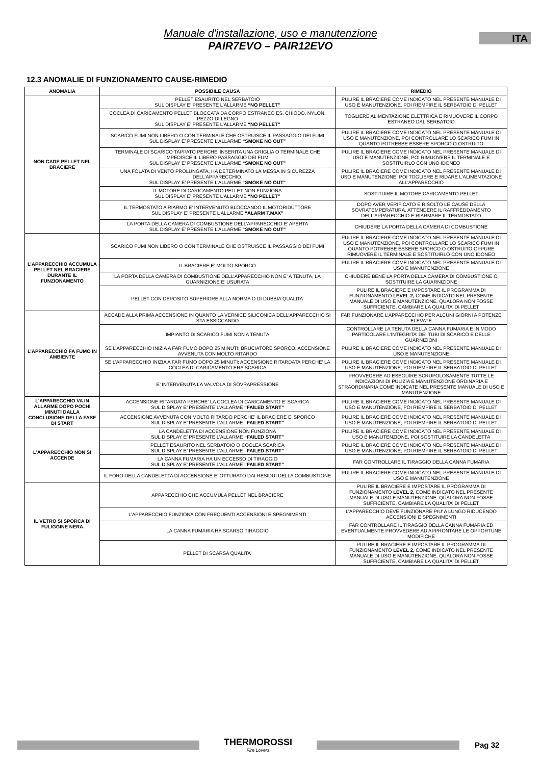Manuale d'installazione, uso e manutenzione
PAIR7EVO – PAIR12EVO
ITA
12.3 ANOMALIE DI FUNZIONAMENTO CAUSE-RIMEDIO
| ANOMALIA | POSSIBILE CAUSA | RIMEDIO |
| --- | --- | --- |
| NON CADE PELLET NEL BRACIERE | PELLET ESAURITO NEL SERBATOIO SUL DISPLAY E’ PRESENTE L’ALLARME “NO PELLET” | PULIRE IL BRACIERE COME INDICATO NEL PRESENTE MANUALE DI USO E MANUTENZIONE, POI RIEMPIRE IL SERBATOIO DI PELLET |
| | COCLEA DI CARICAMENTO PELLET BLOCCATA DA CORPO ESTRANEO ES. CHIODO, NYLON, PEZZO DI LEGNO SUL DISPLAY E’ PRESENTE L’ALLARME “NO PELLET” | TOGLIERE ALIMENTAZIONE ELETTRICA E RIMUOVERE IL CORPO ESTRANEO DAL SERBATOIO |
| | SCARICO FUMI NON LIBERO O CON TERMINALE CHE OSTRUISCE IL PASSAGGIO DEI FUMI SUL DISPLAY E’ PRESENTE L’ALLARME “SMOKE NO OUT” | PULIRE IL BRACIERE COME INDICATO NEL PRESENTE MANUALE DI USO E MANUTENZIONE, POI CONTROLLARE LO SCARICO FUMI IN QUANTO POTREBBE ESSERE SPORCO O OSTRUITO |
| | TERMINALE DI SCARICO TAPPATO PERCHE’ INSERITA UNA GRIGLIA O TERMINALE CHE IMPEDISCE IL LIBERO PASSAGGIO DEI FUMI SUL DISPLAY E’ PRESENTE L’ALLARME “SMOKE NO OUT” | PULIRE IL BRACIERE COME INDICATO NEL PRESENTE MANUALE DI USO E MANUTENZIONE, POI RIMUOVERE IL TERMINALE E SOSTITUIRLO CON UNO IDONEO |
| | UNA FOLATA DI VENTO PROLUNGATA, HA DETERMINATO LA MESSA IN SICUREZZA DELL’APPARECCHIO. SUL DISPLAY E’ PRESENTE L’ALLARME “SMOKE NO OUT” | PULIRE IL BRACIERE COME INDICATO NEL PRESENTE MANUALE DI USO E MANUTENZIONE, POI TOGLIERE E RIDARE L’ALIMENTAZIONE ALL’APPARECCHIO |
| | IL MOTORE DI CARICAMENTO PELLET NON FUNZIONA SUL DISPLAY E’ PRESENTE L’ALLARME “NO PELLET” | SOSTITUIRE IL MOTORE CARICAMENTO PELLET |
| | IL TERMOSTATO A RIARMO E’ INTERVENUTO BLOCCANDO IL MOTORIDUTTORE SUL DISPLAY E’ PRESENTE L’ALLARME “ALARM T.MAX” | DOPO AVER VERIFICATO E RISOLTO LE CAUSE DELLA SOVRATEMPERATURA, ATTENDERE IL RAFFREDDAMENTO DELL’APPARECCHIO E RIARMARE IL TERMOSTATO |
| | LA PORTA DELLA CAMERA DI COMBUSTIONE DELL’APPARECCHIO E’ APERTA SUL DISPLAY E’ PRESENTE L’ALLARME “SMOKE NO OUT” | CHIUDERE LA PORTA DELLA CAMERA DI COMBUSTIONE |
| L’APPARECCHIO ACCUMULA PELLET NEL BRACIERE DURANTE IL FUNZIONAMENTO | SCARICO FUMI NON LIBERO O CON TERMINALE CHE OSTRUISCE IL PASSAGGIO DEI FUMI | PULIRE IL BRACIERE COME INDICATO NEL PRESENTE MANUALE DI USO E MANUTENZIONE, POI CONTROLLARE LO SCARICO FUMI IN QUANTO POTREBBE ESSERE SPORCO O OSTRUITO OPPURE RIMUOVERE IL TERMINALE E SOSTITUIRLO CON UNO IDONEO |
| | IL BRACIERE E’ MOLTO SPORCO | PULIRE IL BRACIERE COME INDICATO NEL PRESENTE MANUALE DI USO E MANUTENZIONE |
| | LA PORTA DELLA CAMERA DI COMBUSTIONE DELL’APPARECCHIO NON E’ A TENUTA, LA GUARNIZIONE E’ USURATA | CHIUDERE BENE LA PORTA DELLA CAMERA DI COMBUSTIONE O SOSTITUIRE LA GUARNIZIONE |
| | PELLET CON DEPOSITO SUPERIORE ALLA NORMA O DI DUBBIA QUALITA’ | PULIRE IL BRACIERE E IMPOSTARE IL PROGRAMMA DI FUNZIONAMENTO LEVEL 2, COME INDICATO NEL PRESENTE MANUALE DI USO E MANUTENZIONE. QUALORA NON FOSSE SUFFICIENTE, CAMBIARE LA QUALITA’ DI PELLET |
| L’APPARECCHIO FA FUMO IN AMBIENTE | ACCADE ALLA PRIMA ACCENSIONE IN QUANTO LA VERNICE SILICONICA DELL’APPARECCHIO SI STA ESSICCANDO | FAR FUNZIONARE L’APPARECCHIO PER ALCUNI GIORNI A POTENZE ELEVATE |
| | IMPIANTO DI SCARICO FUMI NON A TENUTA | CONTROLLARE LA TENUTA DELLA CANNA FUMARIA E IN MODO PARTICOLARE L’INTEGRITA’ DEI TUBI DI SCARICO E DELLE GUARNIZIONI |
| | SE L’APPARECCHIO INIZIA A FAR FUMO DOPO 25 MINUTI: BRUCIATORE SPORCO, ACCENSIONE AVVENUTA CON MOLTO RITARDO | PULIRE IL BRACIERE COME INDICATO NEL PRESENTE MANUALE DI USO E MANUTENZIONE |
| | SE L’APPARECCHIO INIZIA A FAR FUMO DOPO 25 MINUTI: ACCENSIONE RITARDATA PERCHE’ LA COCLEA DI CARICAMENTO ERA SCARICA | PULIRE IL BRACIERE COME INDICATO NEL PRESENTE MANUALE DI USO E MANUTENZIONE, POI RIEMPIRE IL SERBATOIO DI PELLET |
| | E’ INTERVENUTA LA VALVOLA DI SOVRAPRESSIONE | PROVVEDERE AD ESEGUIRE SCRUPOLOSAMENTE TUTTE LE INDICAZIONI DI PULIZIA E MANUTENZIONE ORDINARIA E STRAORDINARIA COME INDICATE NEL PRESENTE MANUALE DI USO E MANUTENZIONE |
| L’APPARECCHIO VA IN ALLARME DOPO POCHI MINUTI DALLA CONCLUSIONE DELLA FASE DI START | ACCENSIONE RITARDATA PERCHE’ LA COCLEA DI CARICAMENTO E’ SCARICA SUL DISPLAY E’ PRESENTE L’ALLARME “FAILED START” | PULIRE IL BRACIERE COME INDICATO NEL PRESENTE MANUALE DI USO E MANUTENZIONE, POI RIEMPIRE IL SERBATOIO DI PELLET |
| | ACCENSIONE AVVENUTA CON MOLTO RITARDO PERCHE’ IL BRACIERE E’ SPORCO SUL DISPLAY E’ PRESENTE L’ALLARME “FAILED START” | PULIRE IL BRACIERE COME INDICATO NEL PRESENTE MANUALE DI USO E MANUTENZIONE, POI RIEMPIRE IL SERBATOIO DI PELLET |
| L’APPARECCHIO NON SI ACCENDE | LA CANDELETTA DI ACCENSIONE NON FUNZIONA SUL DISPLAY E’ PRESENTE L’ALLARME “FAILED START” | PULIRE IL BRACIERE COME INDICATO NEL PRESENTE MANUALE DI USO E MANUTENZIONE, POI SOSTITUIRE LA CANDELETTA |
| | PELLET ESAURITO NEL SERBATOIO O COCLEA SCARICA SUL DISPLAY E’ PRESENTE L’ALLARME “FAILED START” | PULIRE IL BRACIERE COME INDICATO NEL PRESENTE MANUALE DI USO E MANUTENZIONE, POI RIEMPIRE IL SERBATOIO DI PELLET |
| | LA CANNA FUMARIA HA UN ECCESSO DI TIRAGGIO SUL DISPLAY E’ PRESENTE L’ALLARME “FAILED START” | FAR CONTROLLARE IL TIRAGGIO DELLA CANNA FUMARIA |
| | IL FORO DELLA CANDELETTA DI ACCENSIONE E’ OTTURATO DAI RESIDUI DELLA COMBUSTIONE | PULIRE IL BRACIERE COME INDICATO NEL PRESENTE MANUALE DI USO E MANUTENZIONE |
| IL VETRO SI SPORCA DI FULIGGINE NERA | APPARECCHIO CHE ACCUMULA PELLET NEL BRACIERE | PULIRE IL BRACIERE E IMPOSTARE IL PROGRAMMA DI FUNZIONAMENTO LEVEL 2, COME INDICATO NEL PRESENTE MANUALE DI USO E MANUTENZIONE. QUALORA NON FOSSE SUFFICIENTE, CAMBIARE LA QUALITA’ DI PELLET |
| | L’APPARECCHIO FUNZIONA CON FREQUENTI ACCENSIONI E SPEGNIMENTI | L’APPARECCHIO DEVE FUNZIONARE PIU’ A LUNGO RIDUCENDO ACCENSIONI E SPEGNIMENTI |
| | LA CANNA FUMARIA HA SCARSO TIRAGGIO | FAR CONTROLLARE IL TIRAGGIO DELLA CANNA FUMARIA ED EVENTUALMENTE PROVVEDERE AD APPRONTARE LE OPPORTUNE MODIFICHE |
| | PELLET DI SCARSA QUALITA’ | PULIRE IL BRACIERE E IMPOSTARE IL PROGRAMMA DI FUNZIONAMENTO LEVEL 2, COME INDICATO NEL PRESENTE MANUALE DI USO E MANUTENZIONE. QUALORA NON FOSSE SUFFICIENTE, CAMBIARE LA QUALITA’ DI PELLET |
THERMOROSSI
Fire Lovers
Pag 32